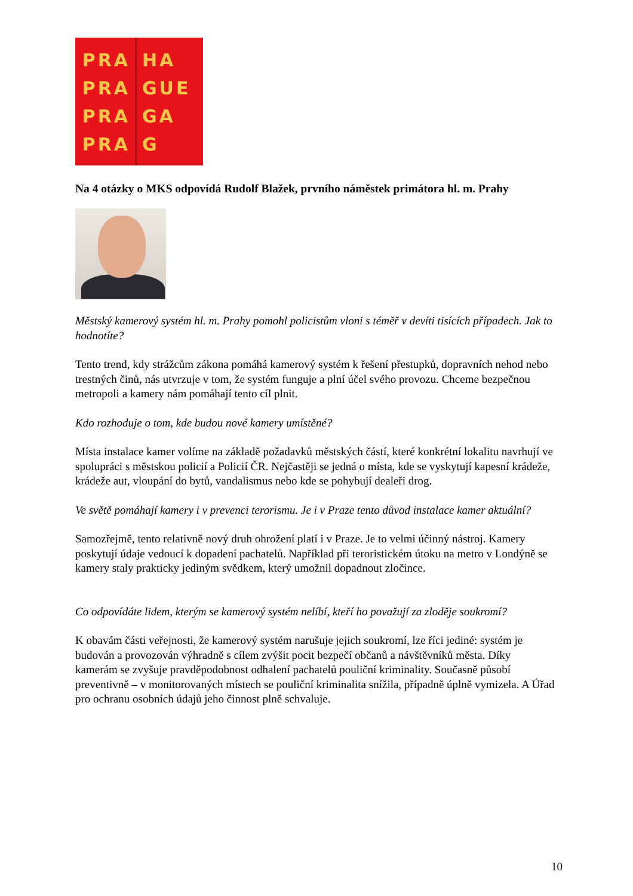PRA
PRA
PRA
PRA
HA
GUE
GA
G
Na 4 otázky o MKS odpovídá Rudolf Blažek, prvního náměstek primátora hl. m. Prahy
Městský kamerový systém hl. m. Prahy pomohl policistům vloni s téměř v devíti tisících případech. Jak to hodnotíte?
Tento trend, kdy strážcům zákona pomáhá kamerový systém k řešení přestupků, dopravních nehod nebo trestných činů, nás utvrzuje v tom, že systém funguje a plní účel svého provozu. Chceme bezpečnou metropoli a kamery nám pomáhají tento cíl plnit.
Kdo rozhoduje o tom, kde budou nové kamery umístěné?
Místa instalace kamer volíme na základě požadavků městských částí, které konkrétní lokalitu navrhují ve spolupráci s městskou policií a Policií ČR. Nejčastěji se jedná o místa, kde se vyskytují kapesní krádeže, krádeže aut, vloupání do bytů, vandalismus nebo kde se pohybují dealeři drog.
Ve světě pomáhají kamery i v prevenci terorismu. Je i v Praze tento důvod instalace kamer aktuální?
Samozřejmě, tento relativně nový druh ohrožení platí i v Praze. Je to velmi účinný nástroj. Kamery poskytují údaje vedoucí k dopadení pachatelů. Například při teroristickém útoku na metro v Londýně se kamery staly prakticky jediným svědkem, který umožnil dopadnout zločince.
Co odpovídáte lidem, kterým se kamerový systém nelíbí, kteří ho považují za zloděje soukromí?
K obavám části veřejnosti, že kamerový systém narušuje jejich soukromí, lze říci jediné: systém je budován a provozován výhradně s cílem zvýšit pocit bezpečí občanů a návštěvníků města. Díky kamerám se zvyšuje pravděpodobnost odhalení pachatelů pouliční kriminality. Současně působí preventivně – v monitorovaných místech se pouliční kriminalita snížila, případně úplně vymizela. A Úřad pro ochranu osobních údajů jeho činnost plně schvaluje.
10